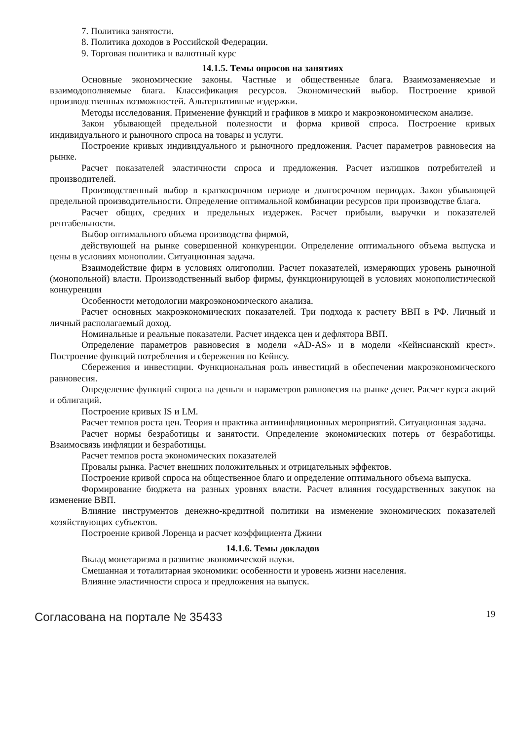7. Политика занятости.
8. Политика доходов в Российской Федерации.
9. Торговая политика и валютный курс
14.1.5. Темы опросов на занятиях
Основные экономические законы. Частные и общественные блага. Взаимозаменяемые и взаимодополняемые блага. Классификация ресурсов. Экономический выбор. Построение кривой производственных возможностей. Альтернативные издержки.
Методы исследования. Применение функций и графиков в микро и макроэкономическом анализе.
Закон убывающей предельной полезности и форма кривой спроса. Построение кривых индивидуального и рыночного спроса на товары и услуги.
Построение кривых индивидуального и рыночного предложения. Расчет параметров равновесия на рынке.
Расчет показателей эластичности спроса и предложения. Расчет излишков потребителей и производителей.
Производственный выбор в краткосрочном периоде и долгосрочном периодах. Закон убывающей предельной производительности. Определение оптимальной комбинации ресурсов при производстве блага.
Расчет общих, средних и предельных издержек. Расчет прибыли, выручки и показателей рентабельности.
Выбор оптимального объема производства фирмой,
действующей на рынке совершенной конкуренции. Определение оптимального объема выпуска и цены в условиях монополии. Ситуационная задача.
Взаимодействие фирм в условиях олигополии. Расчет показателей, измеряющих уровень рыночной (монопольной) власти. Производственный выбор фирмы, функционирующей в условиях монополистической конкуренции
Особенности методологии макроэкономического анализа.
Расчет основных макроэкономических показателей. Три подхода к расчету ВВП в РФ. Личный и личный располагаемый доход.
Номинальные и реальные показатели. Расчет индекса цен и дефлятора ВВП.
Определение параметров равновесия в модели «AD-AS» и в модели «Кейнсианский крест». Построение функций потребления и сбережения по Кейнсу.
Сбережения и инвестиции. Функциональная роль инвестиций в обеспечении макроэкономического равновесия.
Определение функций спроса на деньги и параметров равновесия на рынке денег. Расчет курса акций и облигаций.
Построение кривых IS и LM.
Расчет темпов роста цен. Теория и практика антиинфляционных мероприятий. Ситуационная задача.
Расчет нормы безработицы и занятости. Определение экономических потерь от безработицы. Взаимосвязь инфляции и безработицы.
Расчет темпов роста экономических показателей
Провалы рынка. Расчет внешних положительных и отрицательных эффектов.
Построение кривой спроса на общественное благо и определение оптимального объема выпуска.
Формирование бюджета на разных уровнях власти. Расчет влияния государственных закупок на изменение ВВП.
Влияние инструментов денежно-кредитной политики на изменение экономических показателей хозяйствующих субъектов.
Построение кривой Лоренца и расчет коэффициента Джини
14.1.6. Темы докладов
Вклад монетаризма в развитие экономической науки.
Смешанная и тоталитарная экономики: особенности и уровень жизни населения.
Влияние эластичности спроса и предложения на выпуск.
Согласована на портале № 35433 19